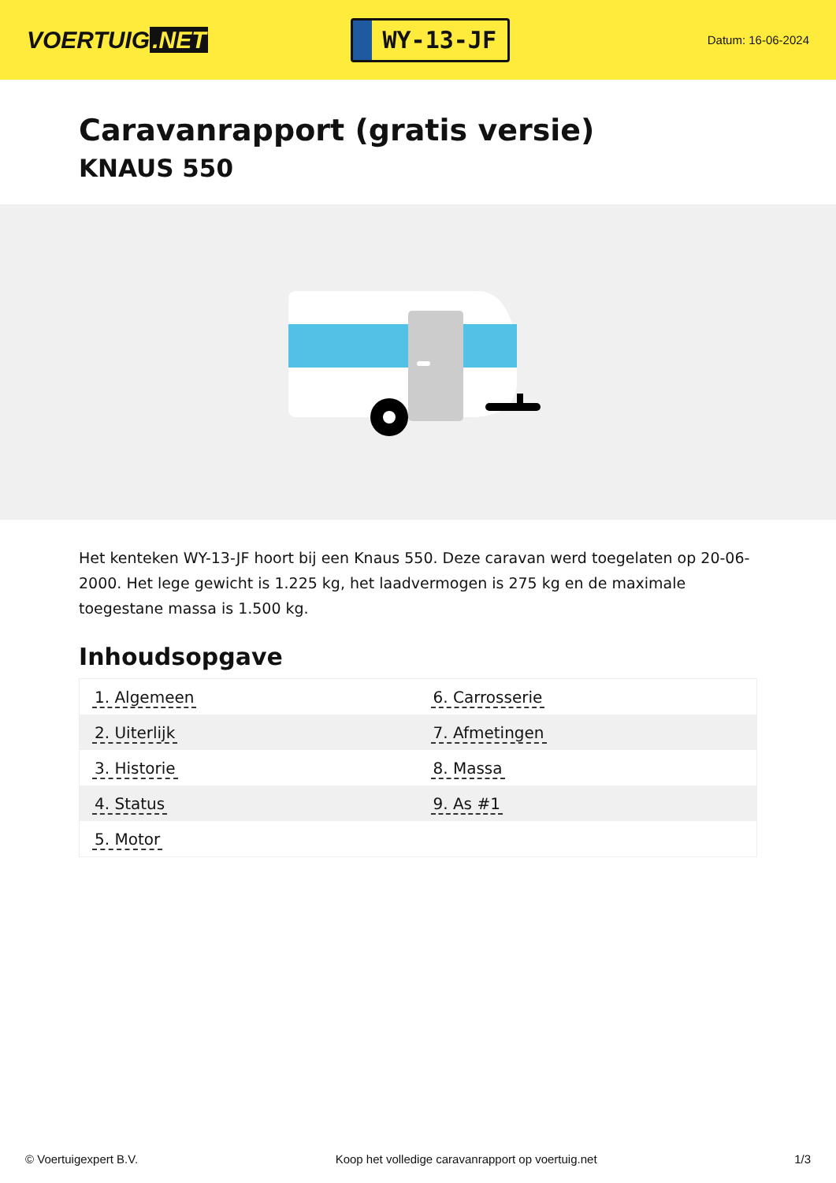VOERTUIG.NET
WY-13-JF
Datum: 16-06-2024
Caravanrapport (gratis versie)
KNAUS 550
Het kenteken WY-13-JF hoort bij een Knaus 550. Deze caravan werd toegelaten op 20-06-2000. Het lege gewicht is 1.225 kg, het laadvermogen is 275 kg en de maximale toegestane massa is 1.500 kg.
Inhoudsopgave
| 1. Algemeen | 6. Carrosserie |
| 2. Uiterlijk | 7. Afmetingen |
| 3. Historie | 8. Massa |
| 4. Status | 9. As #1 |
| 5. Motor | |
© Voertuigexpert B.V. Koop het volledige caravanrapport op voertuig.net 1/3